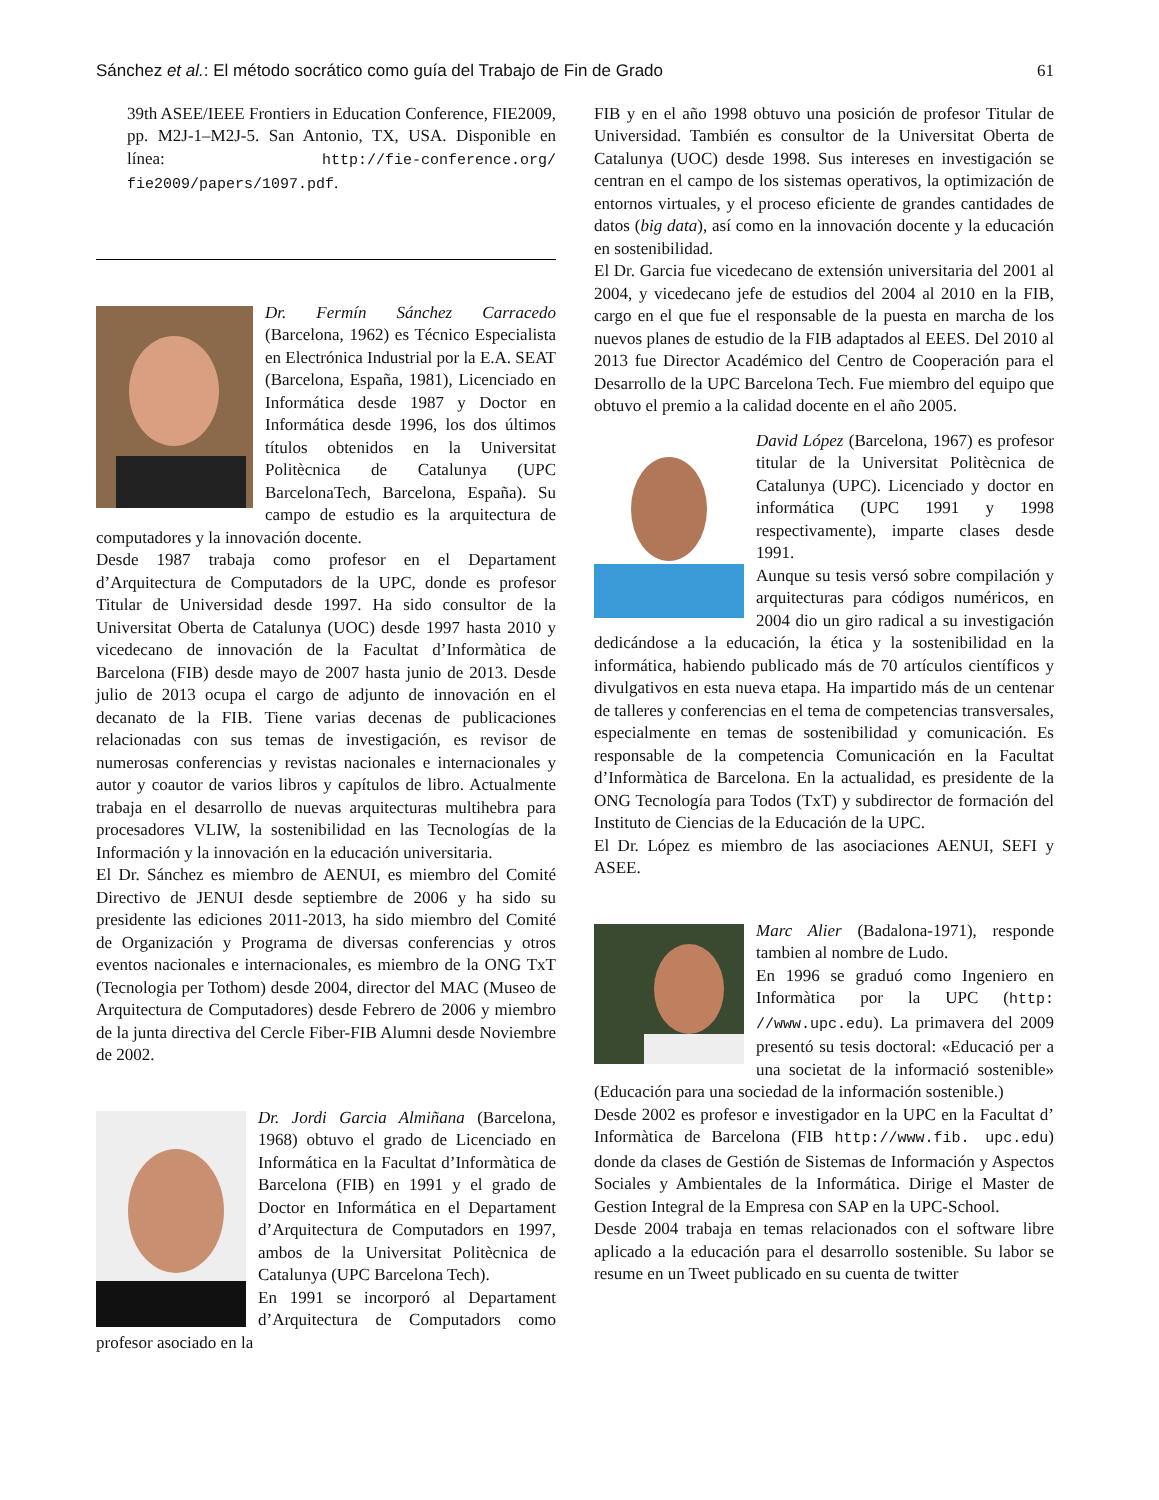Sánchez et al.: El método socrático como guía del Trabajo de Fin de Grado 61
39th ASEE/IEEE Frontiers in Education Conference, FIE2009, pp. M2J-1–M2J-5. San Antonio, TX, USA. Disponible en línea: http://fie-conference.org/ fie2009/papers/1097.pdf.
Dr. Fermín Sánchez Carracedo (Barcelona, 1962) es Técnico Especialista en Electrónica Industrial por la E.A. SEAT (Barcelona, España, 1981), Licenciado en Informática desde 1987 y Doctor en Informática desde 1996, los dos últimos títulos obtenidos en la Universitat Politècnica de Catalunya (UPC BarcelonaTech, Barcelona, España). Su campo de estudio es la arquitectura de computadores y la innovación docente.
Desde 1987 trabaja como profesor en el Departament d’Arquitectura de Computadors de la UPC, donde es profesor Titular de Universidad desde 1997. Ha sido consultor de la Universitat Oberta de Catalunya (UOC) desde 1997 hasta 2010 y vicedecano de innovación de la Facultat d’Informàtica de Barcelona (FIB) desde mayo de 2007 hasta junio de 2013. Desde julio de 2013 ocupa el cargo de adjunto de innovación en el decanato de la FIB. Tiene varias decenas de publicaciones relacionadas con sus temas de investigación, es revisor de numerosas conferencias y revistas nacionales e internacionales y autor y coautor de varios libros y capítulos de libro. Actualmente trabaja en el desarrollo de nuevas arquitecturas multihebra para procesadores VLIW, la sostenibilidad en las Tecnologías de la Información y la innovación en la educación universitaria.
El Dr. Sánchez es miembro de AENUI, es miembro del Comité Directivo de JENUI desde septiembre de 2006 y ha sido su presidente las ediciones 2011-2013, ha sido miembro del Comité de Organización y Programa de diversas conferencias y otros eventos nacionales e internacionales, es miembro de la ONG TxT (Tecnologia per Tothom) desde 2004, director del MAC (Museo de Arquitectura de Computadores) desde Febrero de 2006 y miembro de la junta directiva del Cercle Fiber-FIB Alumni desde Noviembre de 2002.
Dr. Jordi Garcia Almiñana (Barcelona, 1968) obtuvo el grado de Licenciado en Informática en la Facultat d’Informàtica de Barcelona (FIB) en 1991 y el grado de Doctor en Informática en el Departament d’Arquitectura de Computadors en 1997, ambos de la Universitat Politècnica de Catalunya (UPC Barcelona Tech).
En 1991 se incorporó al Departament d’Arquitectura de Computadors como profesor asociado en la
FIB y en el año 1998 obtuvo una posición de profesor Titular de Universidad. También es consultor de la Universitat Oberta de Catalunya (UOC) desde 1998. Sus intereses en investigación se centran en el campo de los sistemas operativos, la optimización de entornos virtuales, y el proceso eficiente de grandes cantidades de datos (big data), así como en la innovación docente y la educación en sostenibilidad.
El Dr. Garcia fue vicedecano de extensión universitaria del 2001 al 2004, y vicedecano jefe de estudios del 2004 al 2010 en la FIB, cargo en el que fue el responsable de la puesta en marcha de los nuevos planes de estudio de la FIB adaptados al EEES. Del 2010 al 2013 fue Director Académico del Centro de Cooperación para el Desarrollo de la UPC Barcelona Tech. Fue miembro del equipo que obtuvo el premio a la calidad docente en el año 2005.
David López (Barcelona, 1967) es profesor titular de la Universitat Politècnica de Catalunya (UPC). Licenciado y doctor en informática (UPC 1991 y 1998 respectivamente), imparte clases desde 1991.
Aunque su tesis versó sobre compilación y arquitecturas para códigos numéricos, en 2004 dio un giro radical a su investigación dedicándose a la educación, la ética y la sostenibilidad en la informática, habiendo publicado más de 70 artículos científicos y divulgativos en esta nueva etapa. Ha impartido más de un centenar de talleres y conferencias en el tema de competencias transversales, especialmente en temas de sostenibilidad y comunicación. Es responsable de la competencia Comunicación en la Facultat d’Informàtica de Barcelona. En la actualidad, es presidente de la ONG Tecnología para Todos (TxT) y subdirector de formación del Instituto de Ciencias de la Educación de la UPC.
El Dr. López es miembro de las asociaciones AENUI, SEFI y ASEE.
Marc Alier (Badalona-1971), responde tambien al nombre de Ludo.
En 1996 se graduó como Ingeniero en Informàtica por la UPC (http: //www.upc.edu). La primavera del 2009 presentó su tesis doctoral: «Educació per a una societat de la informació sostenible» (Educación para una sociedad de la información sostenible.)
Desde 2002 es profesor e investigador en la UPC en la Facultat d’ Informàtica de Barcelona (FIB http://www.fib. upc.edu) donde da clases de Gestión de Sistemas de Información y Aspectos Sociales y Ambientales de la Informática. Dirige el Master de Gestion Integral de la Empresa con SAP en la UPC-School.
Desde 2004 trabaja en temas relacionados con el software libre aplicado a la educación para el desarrollo sostenible. Su labor se resume en un Tweet publicado en su cuenta de twitter